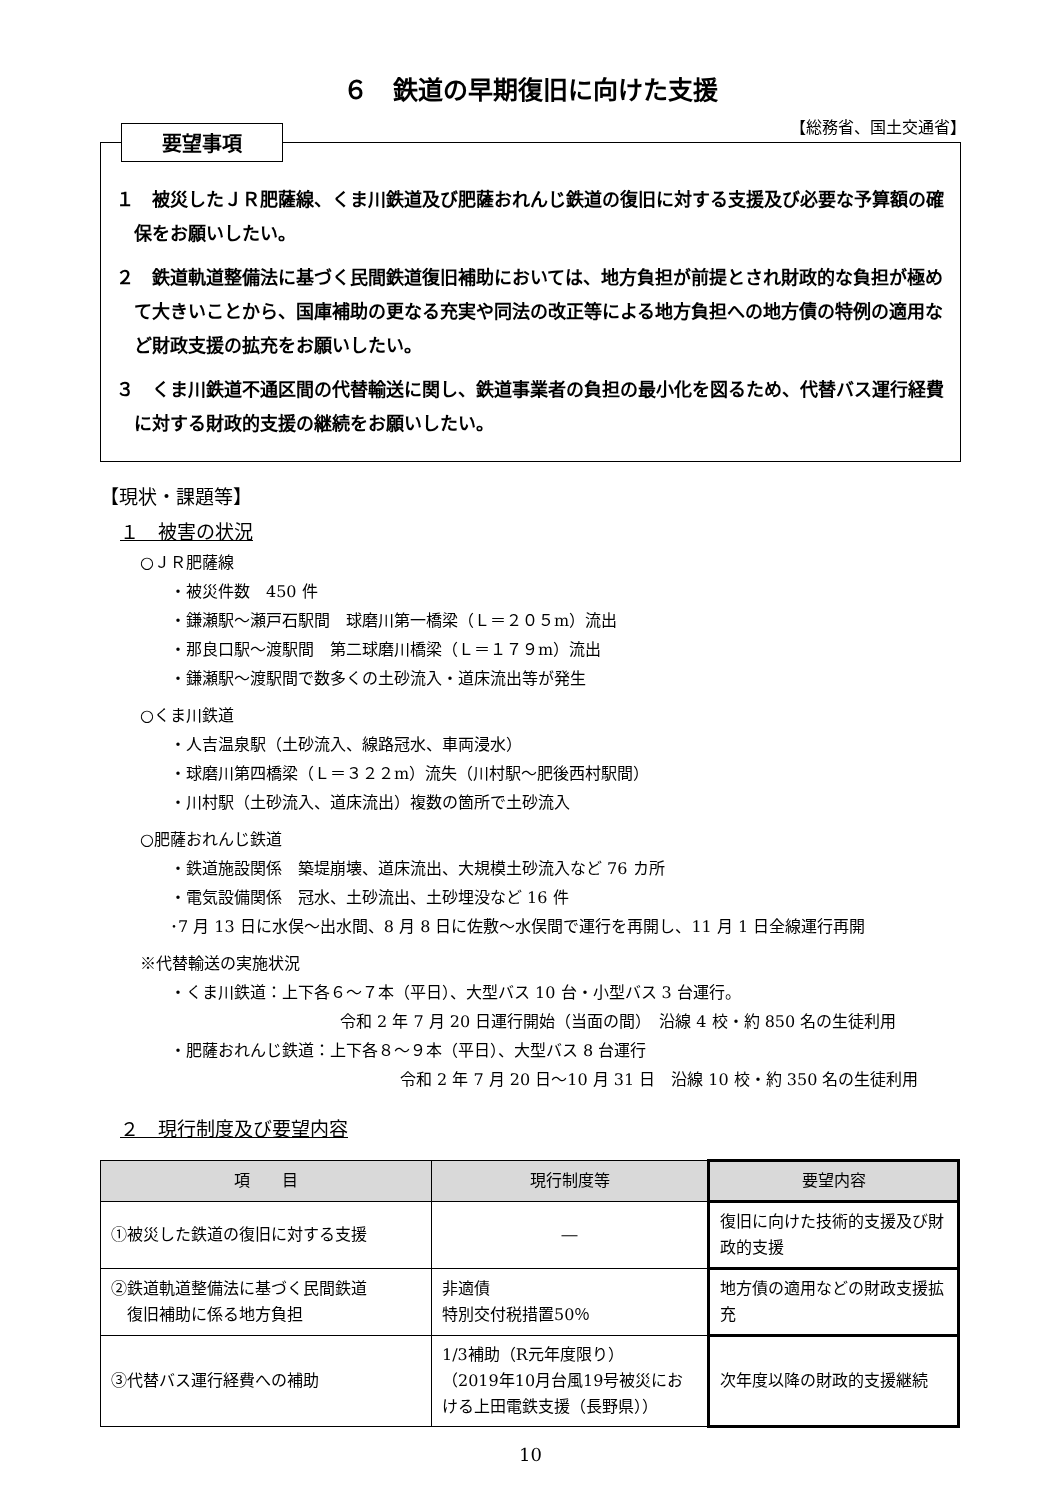６　鉄道の早期復旧に向けた支援
【総務省、国土交通省】
要望事項
１　被災したＪＲ肥薩線、くま川鉄道及び肥薩おれんじ鉄道の復旧に対する支援及び必要な予算額の確保をお願いしたい。
２　鉄道軌道整備法に基づく民間鉄道復旧補助においては、地方負担が前提とされ財政的な負担が極めて大きいことから、国庫補助の更なる充実や同法の改正等による地方負担への地方債の特例の適用など財政支援の拡充をお願いしたい。
３　くま川鉄道不通区間の代替輸送に関し、鉄道事業者の負担の最小化を図るため、代替バス運行経費に対する財政的支援の継続をお願いしたい。
【現状・課題等】
１　被害の状況
○ＪＲ肥薩線
・被災件数　450 件
・鎌瀬駅～瀬戸石駅間　球磨川第一橋梁（Ｌ＝２０５m）流出
・那良口駅～渡駅間　第二球磨川橋梁（Ｌ＝１７９m）流出
・鎌瀬駅～渡駅間で数多くの土砂流入・道床流出等が発生
○くま川鉄道
・人吉温泉駅（土砂流入、線路冠水、車両浸水）
・球磨川第四橋梁（Ｌ＝３２２m）流失（川村駅～肥後西村駅間）
・川村駅（土砂流入、道床流出）複数の箇所で土砂流入
○肥薩おれんじ鉄道
・鉄道施設関係　築堤崩壊、道床流出、大規模土砂流入など 76 カ所
・電気設備関係　冠水、土砂流出、土砂埋没など 16 件
･7 月 13 日に水俣～出水間、8 月 8 日に佐敷～水俣間で運行を再開し、11 月 1 日全線運行再開
※代替輸送の実施状況
・くま川鉄道：上下各６～７本（平日）、大型バス 10 台・小型バス 3 台運行。
令和 2 年 7 月 20 日運行開始（当面の間）　沿線 4 校・約 850 名の生徒利用
・肥薩おれんじ鉄道：上下各８～９本（平日）、大型バス 8 台運行
令和 2 年 7 月 20 日～10 月 31 日　沿線 10 校・約 350 名の生徒利用
２　現行制度及び要望内容
| 項 目 | 現行制度等 | 要望内容 |
| --- | --- | --- |
| ①被災した鉄道の復旧に対する支援 | ― | 復旧に向けた技術的支援及び財政的支援 |
| ②鉄道軌道整備法に基づく民間鉄道 復旧補助に係る地方負担 | 非適債 特別交付税措置50％ | 地方債の適用などの財政支援拡充 |
| ③代替バス運行経費への補助 | 1/3補助（R元年度限り） （2019年10月台風19号被災における上田電鉄支援（長野県）） | 次年度以降の財政的支援継続 |
10